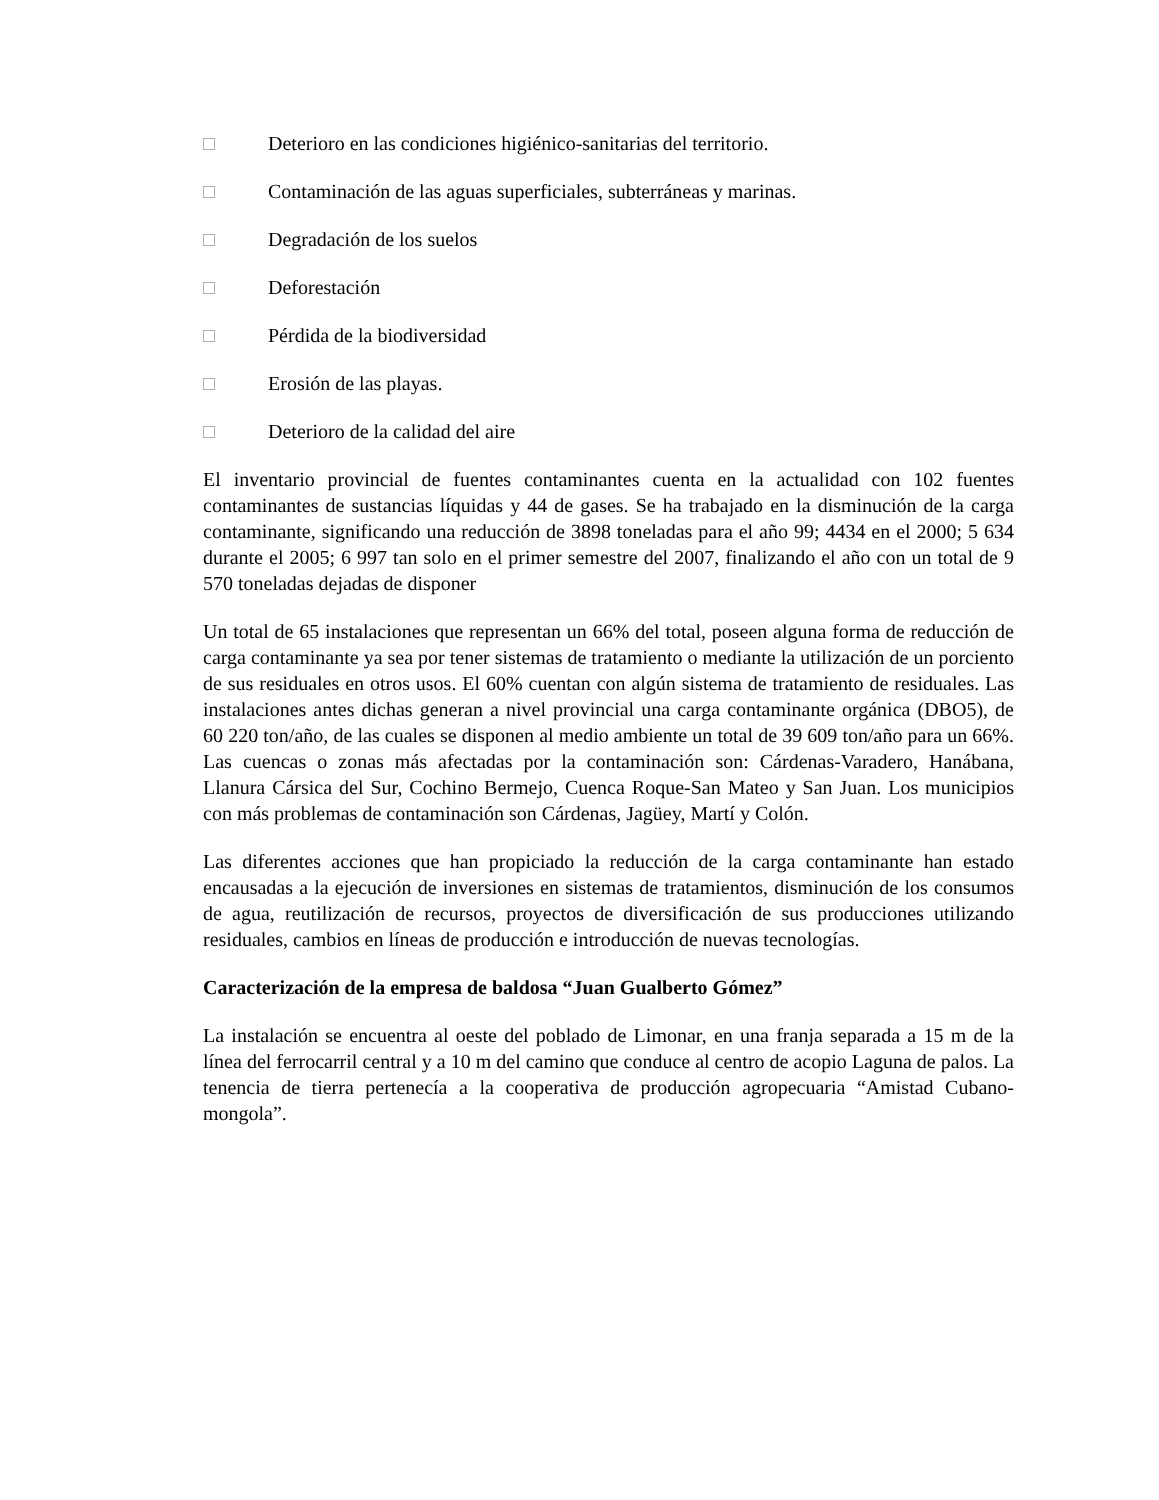□ Deterioro en las condiciones higiénico-sanitarias del territorio.
□ Contaminación de las aguas superficiales, subterráneas y marinas.
□ Degradación de los suelos
□ Deforestación
□ Pérdida de la biodiversidad
□ Erosión de las playas.
□ Deterioro de la calidad del aire
El inventario provincial de fuentes contaminantes cuenta en la actualidad con 102 fuentes contaminantes de sustancias líquidas y 44 de gases. Se ha trabajado en la disminución de la carga contaminante, significando una reducción de 3898 toneladas para el año 99; 4434 en el 2000; 5 634 durante el 2005; 6 997 tan solo en el primer semestre del 2007, finalizando el año con un total de 9 570 toneladas dejadas de disponer
Un total de 65 instalaciones que representan un 66% del total, poseen alguna forma de reducción de carga contaminante ya sea por tener sistemas de tratamiento o mediante la utilización de un porciento de sus residuales en otros usos. El 60% cuentan con algún sistema de tratamiento de residuales. Las instalaciones antes dichas generan a nivel provincial una carga contaminante orgánica (DBO5), de 60 220 ton/año, de las cuales se disponen al medio ambiente un total de 39 609 ton/año para un 66%. Las cuencas o zonas más afectadas por la contaminación son: Cárdenas-Varadero, Hanábana, Llanura Cársica del Sur, Cochino Bermejo, Cuenca Roque-San Mateo y San Juan. Los municipios con más problemas de contaminación son Cárdenas, Jagüey, Martí y Colón.
Las diferentes acciones que han propiciado la reducción de la carga contaminante han estado encausadas a la ejecución de inversiones en sistemas de tratamientos, disminución de los consumos de agua, reutilización de recursos, proyectos de diversificación de sus producciones utilizando residuales, cambios en líneas de producción e introducción de nuevas tecnologías.
Caracterización de la empresa de baldosa “Juan Gualberto Gómez”
La instalación se encuentra al oeste del poblado de Limonar, en una franja separada a 15 m de la línea del ferrocarril central y a 10 m del camino que conduce al centro de acopio Laguna de palos. La tenencia de tierra pertenecía a la cooperativa de producción agropecuaria “Amistad Cubano-mongola”.